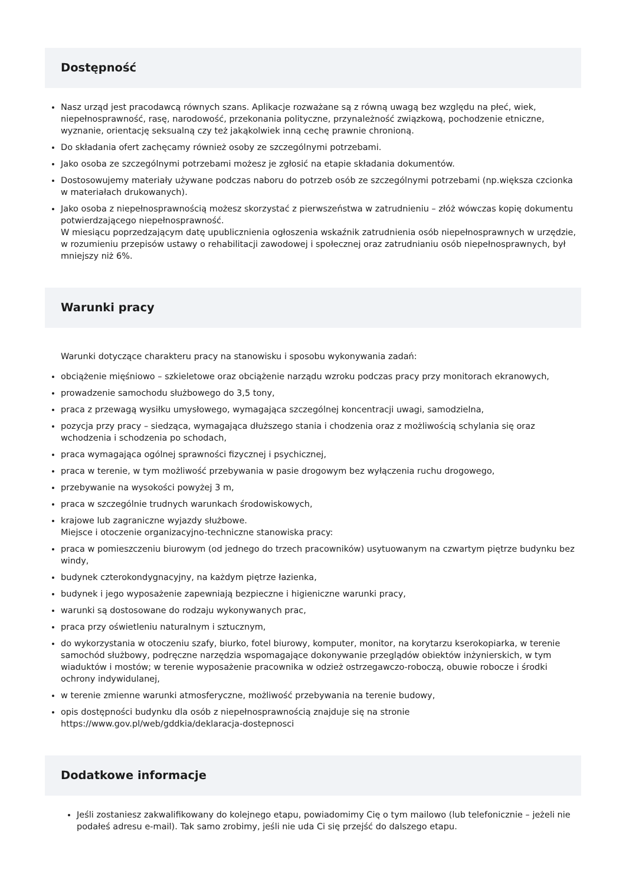Dostępność
Nasz urząd jest pracodawcą równych szans. Aplikacje rozważane są z równą uwagą bez względu na płeć, wiek, niepełnosprawność, rasę, narodowość, przekonania polityczne, przynależność związkową, pochodzenie etniczne, wyznanie, orientację seksualną czy też jakąkolwiek inną cechę prawnie chronioną.
Do składania ofert zachęcamy również osoby ze szczególnymi potrzebami.
Jako osoba ze szczególnymi potrzebami możesz je zgłosić na etapie składania dokumentów.
Dostosowujemy materiały używane podczas naboru do potrzeb osób ze szczególnymi potrzebami (np.większa czcionka w materiałach drukowanych).
Jako osoba z niepełnosprawnością możesz skorzystać z pierwszeństwa w zatrudnieniu – złóż wówczas kopię dokumentu potwierdzającego niepełnosprawność.
W miesiącu poprzedzającym datę upublicznienia ogłoszenia wskaźnik zatrudnienia osób niepełnosprawnych w urzędzie, w rozumieniu przepisów ustawy o rehabilitacji zawodowej i społecznej oraz zatrudnianiu osób niepełnosprawnych, był mniejszy niż 6%.
Warunki pracy
Warunki dotyczące charakteru pracy na stanowisku i sposobu wykonywania zadań:
obciążenie mięśniowo – szkieletowe oraz obciążenie narządu wzroku podczas pracy przy monitorach ekranowych,
prowadzenie samochodu służbowego do 3,5 tony,
praca z przewagą wysiłku umysłowego, wymagająca szczególnej koncentracji uwagi, samodzielna,
pozycja przy pracy – siedząca, wymagająca dłuższego stania i chodzenia oraz z możliwością schylania się oraz wchodzenia i schodzenia po schodach,
praca wymagająca ogólnej sprawności fizycznej i psychicznej,
praca w terenie, w tym możliwość przebywania w pasie drogowym bez wyłączenia ruchu drogowego,
przebywanie na wysokości powyżej 3 m,
praca w szczególnie trudnych warunkach środowiskowych,
krajowe lub zagraniczne wyjazdy służbowe.
Miejsce i otoczenie organizacyjno-techniczne stanowiska pracy:
praca w pomieszczeniu biurowym (od jednego do trzech pracowników) usytuowanym na czwartym piętrze budynku bez windy,
budynek czterokondygnacyjny, na każdym piętrze łazienka,
budynek i jego wyposażenie zapewniają bezpieczne i higieniczne warunki pracy,
warunki są dostosowane do rodzaju wykonywanych prac,
praca przy oświetleniu naturalnym i sztucznym,
do wykorzystania w otoczeniu szafy, biurko, fotel biurowy, komputer, monitor, na korytarzu kserokopiarka, w terenie samochód służbowy, podręczne narzędzia wspomagające dokonywanie przeglądów obiektów inżynierskich, w tym wiaduktów i mostów; w terenie wyposażenie pracownika w odzież ostrzegawczo-roboczą, obuwie robocze i środki ochrony indywidulanej,
w terenie zmienne warunki atmosferyczne, możliwość przebywania na terenie budowy,
opis dostępności budynku dla osób z niepełnosprawnością znajduje się na stronie https://www.gov.pl/web/gddkia/deklaracja-dostepnosci
Dodatkowe informacje
Jeśli zostaniesz zakwalifikowany do kolejnego etapu, powiadomimy Cię o tym mailowo (lub telefonicznie – jeżeli nie podałeś adresu e-mail). Tak samo zrobimy, jeśli nie uda Ci się przejść do dalszego etapu.